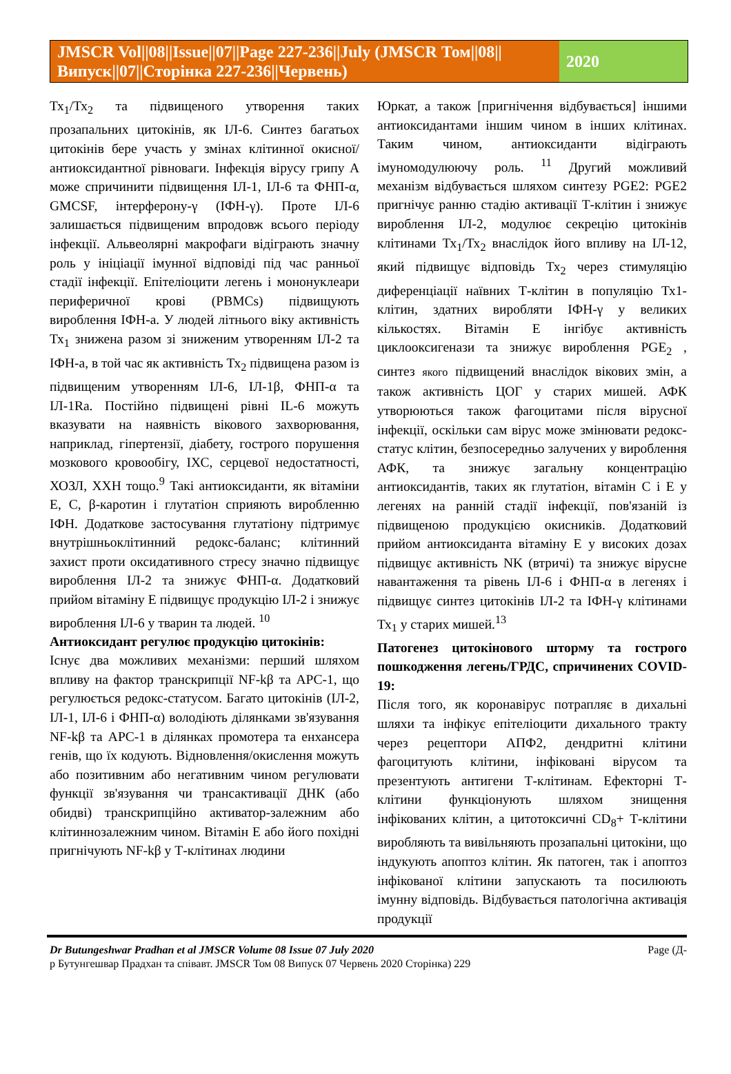JMSCR Vol||08||Issue||07||Page 227-236||July (JMSCR Том||08||Випуск||07||Сторінка 227-236||Червень)
2020
Тх<sub>1</sub>/Тх<sub>2</sub> та підвищеного утворення таких прозапальних цитокінів, як ІЛ-6. Синтез багатьох цитокінів бере участь у змінах клітинної окисної/антиоксидантної рівноваги. Інфекція вірусу грипу A може спричинити підвищення ІЛ-1, ІЛ-6 та ФНП-α, GMCSF, інтерферону-γ (ІФН-γ). Проте ІЛ-6 залишається підвищеним впродовж всього періоду інфекції. Альвеолярні макрофаги відіграють значну роль у ініціації імунної відповіді під час ранньої стадії інфекції. Епітеліоцити легень і мононуклеари периферичної крові (PBMCs) підвищують вироблення ІФН-а. У людей літнього віку активність Тх<sub>1</sub> знижена разом зі зниженим утворенням ІЛ-2 та ІФН-а, в той час як активність Тх<sub>2</sub> підвищена разом із підвищеним утворенням ІЛ-6, ІЛ-1β, ФНП-α та ІЛ-1Ra. Постійно підвищені рівні IL-6 можуть вказувати на наявність вікового захворювання, наприклад, гіпертензії, діабету, гострого порушення мозкового кровообігу, ІХС, серцевої недостатності, ХОЗЛ, ХХН тощо.<sup>9</sup> Такі антиоксиданти, як вітаміни E, C, β-каротин і глутатіон сприяють виробленню ІФН. Додаткове застосування глутатіону підтримує внутрішньоклітинний редокс-баланс; клітинний захист проти оксидативного стресу значно підвищує вироблення ІЛ-2 та знижує ФНП-α. Додатковий прийом вітаміну Е підвищує продукцію ІЛ-2 і знижує вироблення ІЛ-6 у тварин та людей. <sup>10</sup>
Антиоксидант регулює продукцію цитокінів:
Існує два можливих механізми: перший шляхом впливу на фактор транскрипції NF-kβ та APC-1, що регулюється редокс-статусом. Багато цитокінів (ІЛ-2, ІЛ-1, ІЛ-6 і ФНП-α) володіють ділянками зв'язування NF-kβ та APC-1 в ділянках промотера та енхансера генів, що їх кодують. Відновлення/окислення можуть або позитивним або негативним чином регулювати функції зв'язування чи трансактивації ДНК (або обидві) транскрипційно активатор-залежним або клітиннозалежним чином. Вітамін Е або його похідні пригнічують NF-kβ у Т-клітинах людини
Юркат, а також [пригнічення відбувається] іншими антиоксидантами іншим чином в інших клітинах. Таким чином, антиоксиданти відіграють імуномодулюючу роль. <sup>11</sup> Другий можливий механізм відбувається шляхом синтезу PGE2: PGE2 пригнічує ранню стадію активації Т-клітин і знижує вироблення ІЛ-2, модулює секрецію цитокінів клітинами Тх<sub>1</sub>/Тх<sub>2</sub> внаслідок його впливу на ІЛ-12, який підвищує відповідь Тх<sub>2</sub> через стимуляцію диференціації наївних Т-клітин в популяцію Тх1-клітин, здатних виробляти ІФН-γ у великих кількостях. Вітамін Е інгібує активність циклооксигенази та знижує вироблення PGE<sub>2</sub> , синтез якого підвищений внаслідок вікових змін, а також активність ЦОГ у старих мишей. АФК утворюються також фагоцитами після вірусної інфекції, оскільки сам вірус може змінювати редокс-статус клітин, безпосередньо залучених у вироблення АФК, та знижує загальну концентрацію антиоксидантів, таких як глутатіон, вітамін С і Е у легенях на ранній стадії інфекції, пов'язаній із підвищеною продукцією окисників. Додатковий прийом антиоксиданта вітаміну Е у високих дозах підвищує активність NK (втричі) та знижує вірусне навантаження та рівень ІЛ-6 і ФНП-α в легенях і підвищує синтез цитокінів ІЛ-2 та ІФН-γ клітинами Тх<sub>1</sub> у старих мишей.<sup>13</sup>
Патогенез цитокінового шторму та гострого пошкодження легень/ГРДС, спричинених COVID-19:
Після того, як коронавірус потрапляє в дихальні шляхи та інфікує епітеліоцити дихального тракту через рецептори АПФ2, дендритні клітини фагоцитують клітини, інфіковані вірусом та презентують антигени Т-клітинам. Ефекторні Т-клітини функціонують шляхом знищення інфікованих клітин, а цитотоксичні CD<sub>8</sub>+ Т-клітини виробляють та вивільняють прозапальні цитокіни, що індукують апоптоз клітин. Як патоген, так і апоптоз інфікованої клітини запускають та посилюють імунну відповідь. Відбувається патологічна активація продукції
Dr Butungeshwar Pradhan et al JMSCR Volume 08 Issue 07 July 2020 Page (Д-
р Бутунгешвар Прадхан та співавт. JMSCR Том 08 Випуск 07 Червень 2020 Сторінка) 229